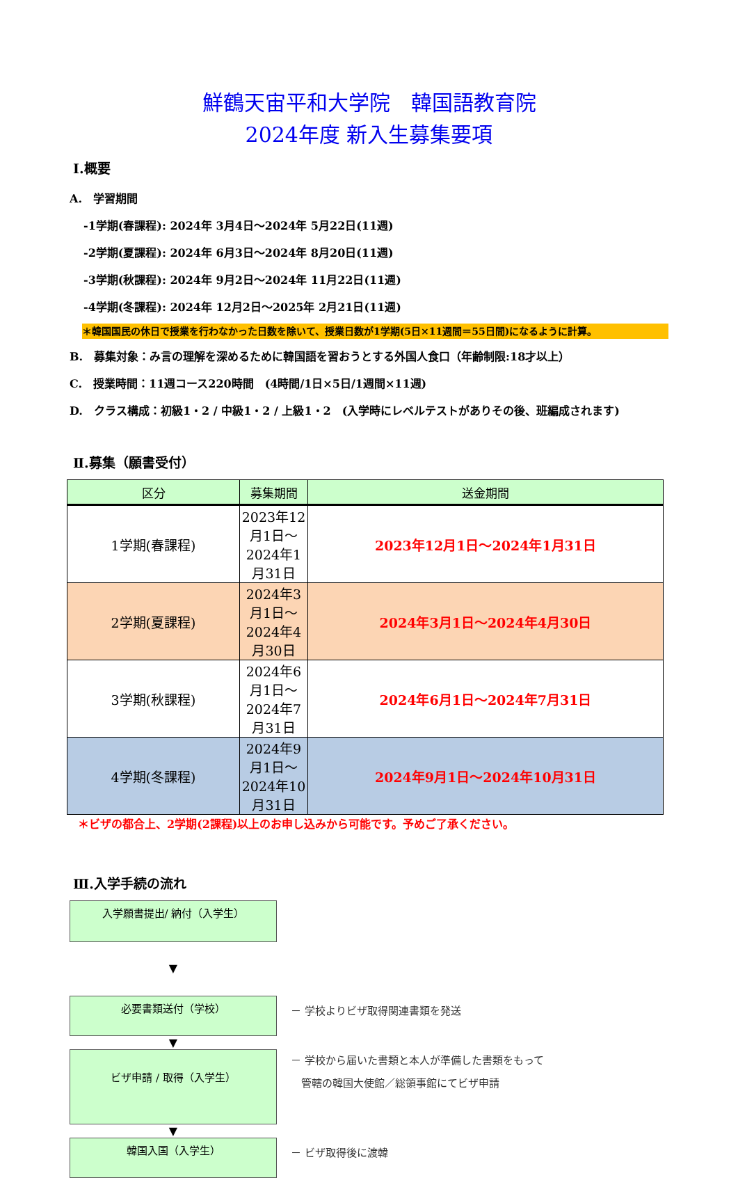鮮鶴天宙平和大学院　韓国語教育院
2024年度 新入生募集要項
Ⅰ.概要
A.　学習期間
-1学期(春課程): 2024年 3月4日～2024年 5月22日(11週)
-2学期(夏課程): 2024年 6月3日～2024年 8月20日(11週)
-3学期(秋課程): 2024年 9月2日～2024年 11月22日(11週)
-4学期(冬課程): 2024年 12月2日～2025年 2月21日(11週)
＊韓国国民の休日で授業を行わなかった日数を除いて、授業日数が1学期(5日×11週間＝55日間)になるように計算。
B.　募集対象：み言の理解を深めるために韓国語を習おうとする外国人食口（年齢制限:18才以上）
C.　授業時間：11週コース220時間　(4時間/1日×5日/1週間×11週)
D.　クラス構成：初級1・2 / 中級1・2 / 上級1・2　(入学時にレベルテストがありその後、班編成されます)
Ⅱ.募集（願書受付）
| 区分 | 募集期間 | 送金期間 |
| --- | --- | --- |
| 1学期(春課程) | 2023年12月1日～2024年1月31日 | 2023年12月1日～2024年1月31日 |
| 2学期(夏課程) | 2024年3月1日～2024年4月30日 | 2024年3月1日～2024年4月30日 |
| 3学期(秋課程) | 2024年6月1日～2024年7月31日 | 2024年6月1日～2024年7月31日 |
| 4学期(冬課程) | 2024年9月1日～2024年10月31日 | 2024年9月1日～2024年10月31日 |
＊ビザの都合上、2学期(2課程)以上のお申し込みから可能です。予めご了承ください。
Ⅲ.入学手続の流れ
入学願書提出/ 納付（入学生）
▼
必要書類送付（学校）
－ 学校よりビザ取得関連書類を発送
▼
ビザ申請 / 取得（入学生）
－ 学校から届いた書類と本人が準備した書類をもって
　管轄の韓国大使館／総領事館にてビザ申請
▼
韓国入国（入学生）
－ ビザ取得後に渡韓